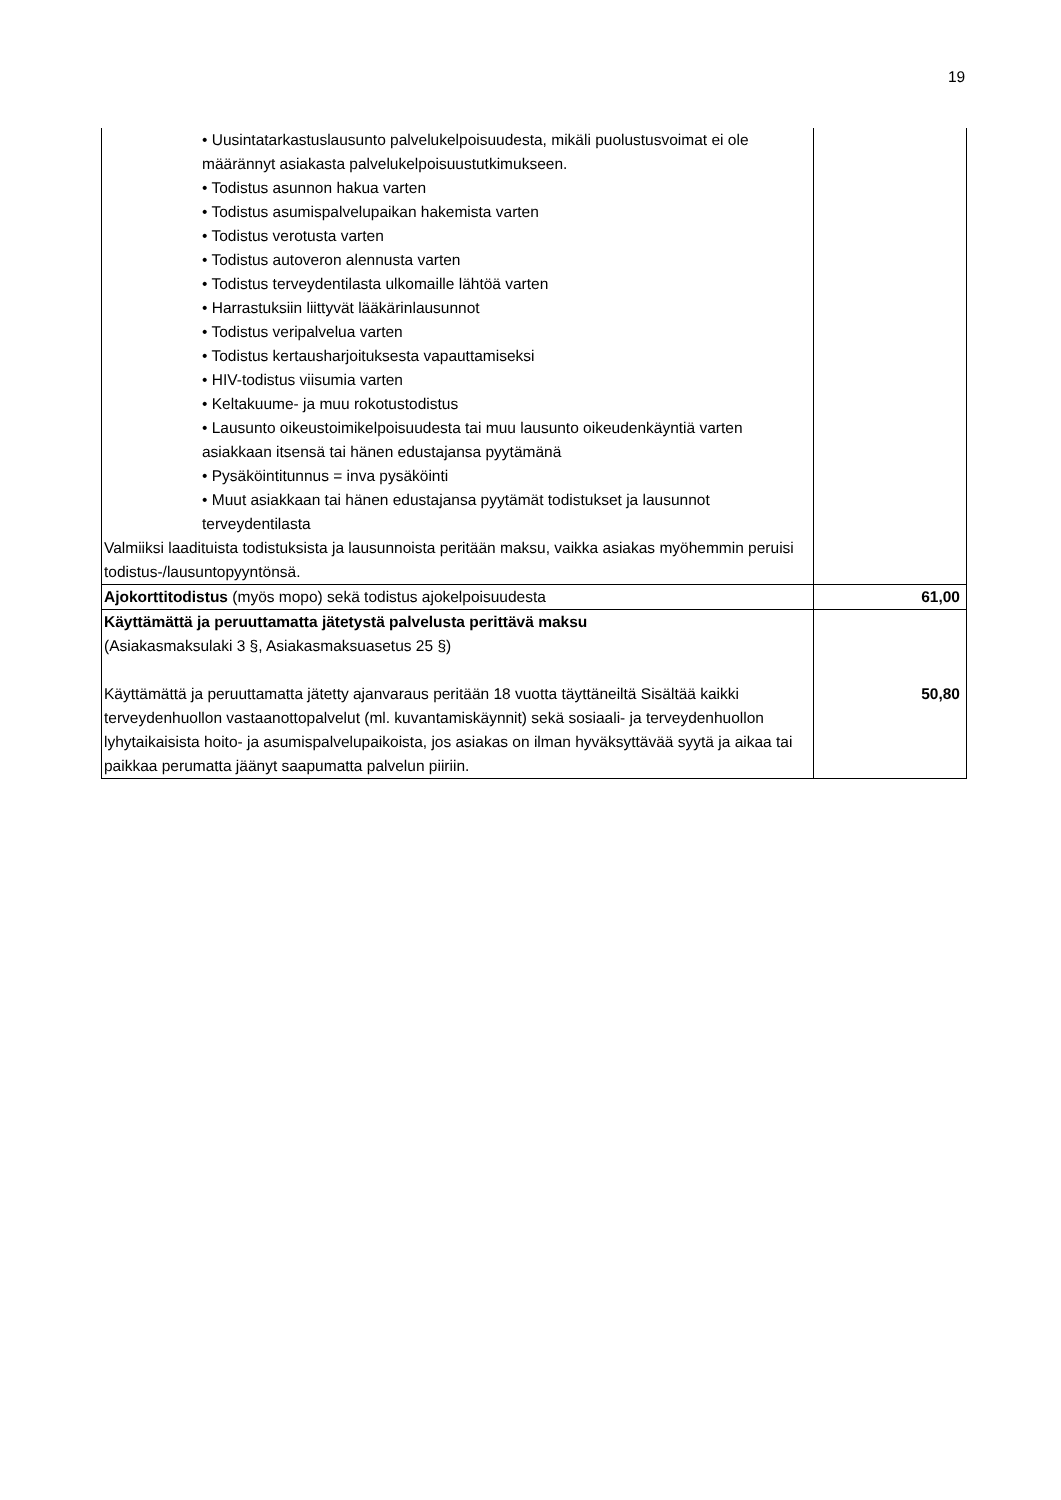19
| • Uusintatarkastuslausunto palvelukelpoisuudesta, mikäli puolustusvoimat ei ole määrännyt asiakasta palvelukelpoisuustutkimukseen. • Todistus asunnon hakua varten • Todistus asumispalvelupaikan hakemista varten • Todistus verotusta varten • Todistus autoveron alennusta varten • Todistus terveydentilasta ulkomaille lähtöä varten • Harrastuksiin liittyvät lääkärinlausunnot • Todistus veripalvelua varten • Todistus kertausharjoituksesta vapauttamiseksi • HIV-todistus viisumia varten • Keltakuume- ja muu rokotustodistus • Lausunto oikeustoimikelpoisuudesta tai muu lausunto oikeudenkäyntiä varten asiakkaan itsensä tai hänen edustajansa pyytämänä • Pysäköintitunnus = inva pysäköinti • Muut asiakkaan tai hänen edustajansa pyytämät todistukset ja lausunnot terveydentilasta Valmiiksi laadituista todistuksista ja lausunnoista peritään maksu, vaikka asiakas myöhemmin peruisi todistus-/lausuntopyyntönsä. | |
| Ajokorttitodistus (myös mopo) sekä todistus ajokelpoisuudesta | 61,00 |
| Käyttämättä ja peruuttamatta jätetystä palvelusta perittävä maksu (Asiakasmaksulaki 3 §, Asiakasmaksuasetus 25 §) Käyttämättä ja peruuttamatta jätetty ajanvaraus peritään 18 vuotta täyttäneiltä Sisältää kaikki terveydenhuollon vastaanottopalvelut (ml. kuvantamiskäynnit) sekä sosiaali- ja terveydenhuollon lyhytaikaisista hoito- ja asumispalvelupaikoista, jos asiakas on ilman hyväksyttävää syytä ja aikaa tai paikkaa perumatta jäänyt saapumatta palvelun piiriin. | 50,80 |